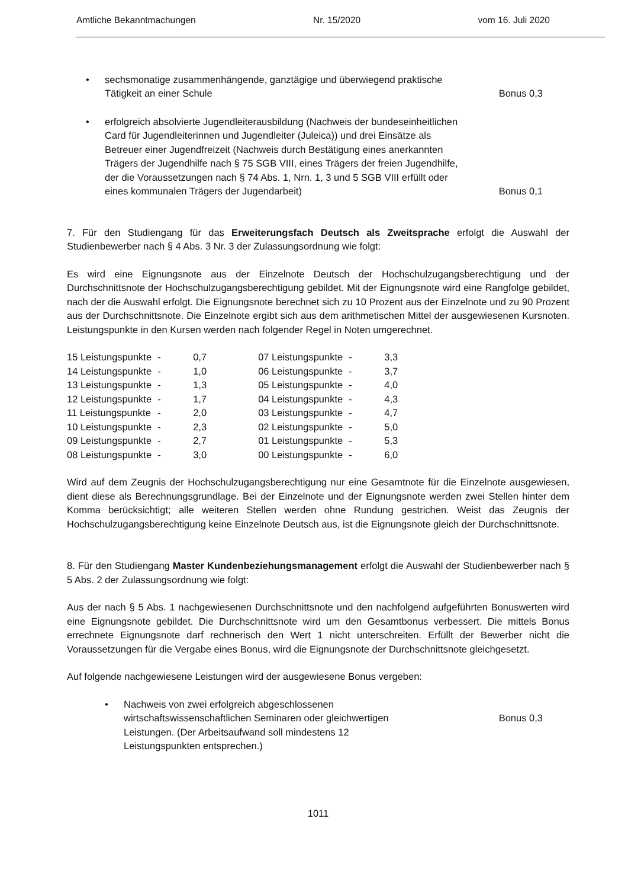Amtliche Bekanntmachungen Nr. 15/2020 vom 16. Juli 2020
• sechsmonatige zusammenhängende, ganztägige und überwiegend praktische Tätigkeit an einer Schule Bonus 0,3
• erfolgreich absolvierte Jugendleiterausbildung (Nachweis der bundeseinheitlichen Card für Jugendleiterinnen und Jugendleiter (Juleica)) und drei Einsätze als Betreuer einer Jugendfreizeit (Nachweis durch Bestätigung eines anerkannten Trägers der Jugendhilfe nach § 75 SGB VIII, eines Trägers der freien Jugendhilfe, der die Voraussetzungen nach § 74 Abs. 1, Nrn. 1, 3 und 5 SGB VIII erfüllt oder eines kommunalen Trägers der Jugendarbeit) Bonus 0,1
7. Für den Studiengang für das Erweiterungsfach Deutsch als Zweitsprache erfolgt die Auswahl der Studienbewerber nach § 4 Abs. 3 Nr. 3 der Zulassungsordnung wie folgt:
Es wird eine Eignungsnote aus der Einzelnote Deutsch der Hochschulzugangsberechtigung und der Durchschnittsnote der Hochschulzugangsberechtigung gebildet. Mit der Eignungsnote wird eine Rangfolge gebildet, nach der die Auswahl erfolgt. Die Eignungsnote berechnet sich zu 10 Prozent aus der Einzelnote und zu 90 Prozent aus der Durchschnittsnote. Die Einzelnote ergibt sich aus dem arithmetischen Mittel der ausgewiesenen Kursnoten. Leistungspunkte in den Kursen werden nach folgender Regel in Noten umgerechnet.
| 15 Leistungspunkte | - | 0,7 | 07 Leistungspunkte | - | 3,3 |
| 14 Leistungspunkte | - | 1,0 | 06 Leistungspunkte | - | 3,7 |
| 13 Leistungspunkte | - | 1,3 | 05 Leistungspunkte | - | 4,0 |
| 12 Leistungspunkte | - | 1,7 | 04 Leistungspunkte | - | 4,3 |
| 11 Leistungspunkte | - | 2,0 | 03 Leistungspunkte | - | 4,7 |
| 10 Leistungspunkte | - | 2,3 | 02 Leistungspunkte | - | 5,0 |
| 09 Leistungspunkte | - | 2,7 | 01 Leistungspunkte | - | 5,3 |
| 08 Leistungspunkte | - | 3,0 | 00 Leistungspunkte | - | 6,0 |
Wird auf dem Zeugnis der Hochschulzugangsberechtigung nur eine Gesamtnote für die Einzelnote ausgewiesen, dient diese als Berechnungsgrundlage. Bei der Einzelnote und der Eignungsnote werden zwei Stellen hinter dem Komma berücksichtigt; alle weiteren Stellen werden ohne Rundung gestrichen. Weist das Zeugnis der Hochschulzugangsberechtigung keine Einzelnote Deutsch aus, ist die Eignungsnote gleich der Durchschnittsnote.
8. Für den Studiengang Master Kundenbeziehungsmanagement erfolgt die Auswahl der Studienbewerber nach § 5 Abs. 2 der Zulassungsordnung wie folgt:
Aus der nach § 5 Abs. 1 nachgewiesenen Durchschnittsnote und den nachfolgend aufgeführten Bonuswerten wird eine Eignungsnote gebildet. Die Durchschnittsnote wird um den Gesamtbonus verbessert. Die mittels Bonus errechnete Eignungsnote darf rechnerisch den Wert 1 nicht unterschreiten. Erfüllt der Bewerber nicht die Voraussetzungen für die Vergabe eines Bonus, wird die Eignungsnote der Durchschnittsnote gleichgesetzt.
Auf folgende nachgewiesene Leistungen wird der ausgewiesene Bonus vergeben:
• Nachweis von zwei erfolgreich abgeschlossenen wirtschaftswissenschaftlichen Seminaren oder gleichwertigen Leistungen. (Der Arbeitsaufwand soll mindestens 12 Leistungspunkten entsprechen.) Bonus 0,3
1011